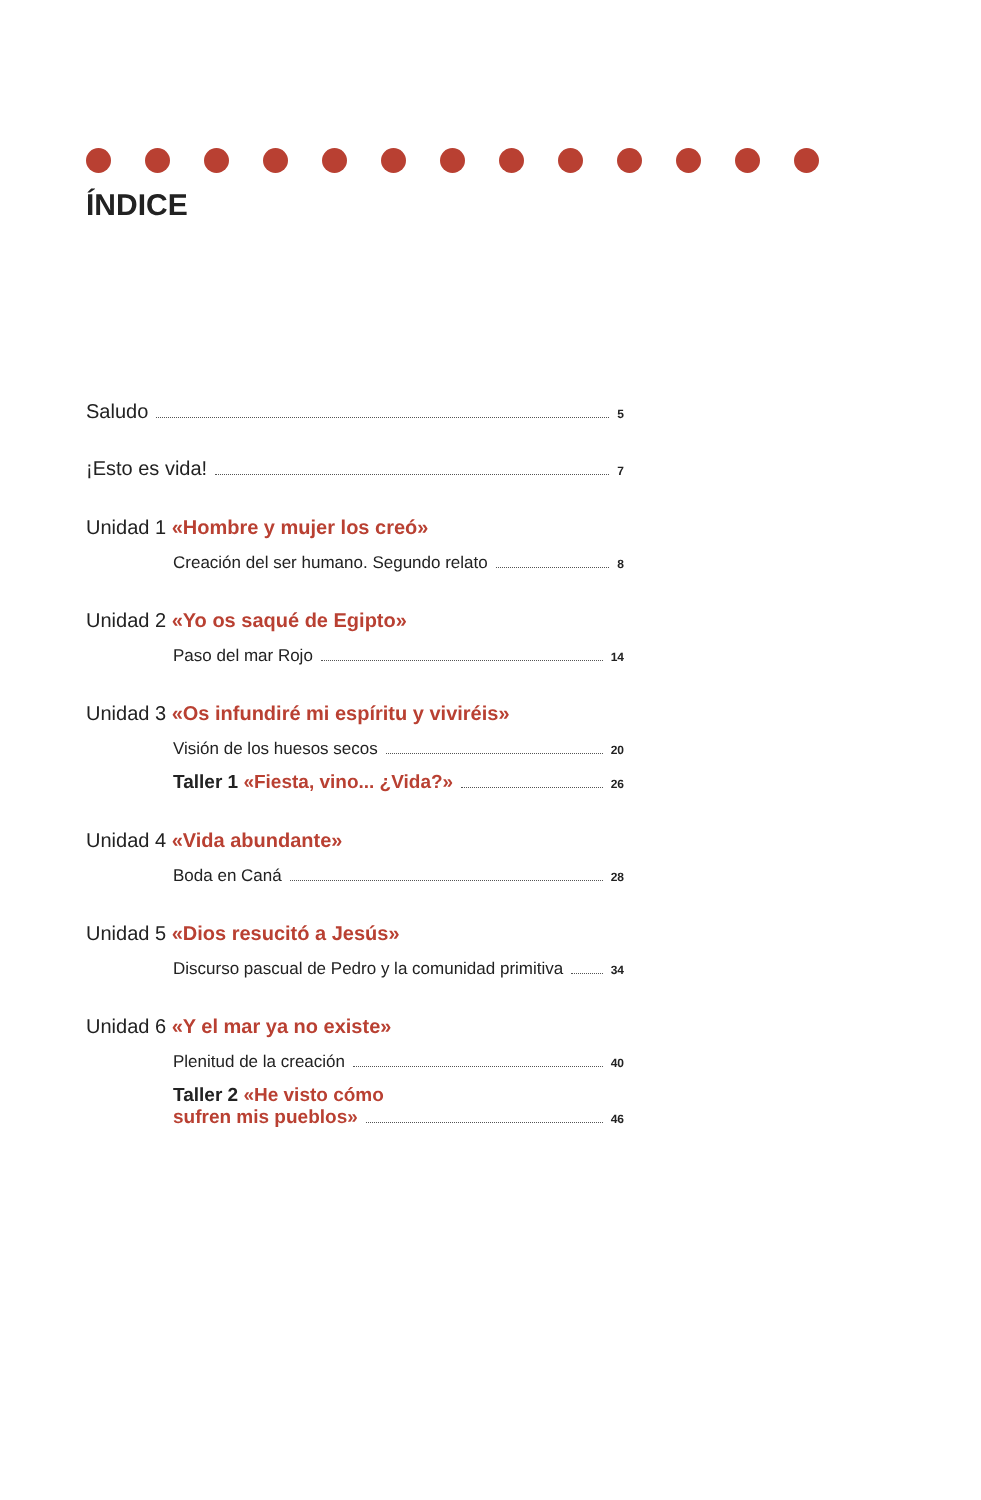ÍNDICE
Saludo 5
¡Esto es vida! 7
Unidad 1 «Hombre y mujer los creó»
Creación del ser humano. Segundo relato 8
Unidad 2 «Yo os saqué de Egipto»
Paso del mar Rojo 14
Unidad 3 «Os infundiré mi espíritu y viviréis»
Visión de los huesos secos 20
Taller 1 «Fiesta, vino... ¿Vida?» 26
Unidad 4 «Vida abundante»
Boda en Caná 28
Unidad 5 «Dios resucitó a Jesús»
Discurso pascual de Pedro y la comunidad primitiva 34
Unidad 6 «Y el mar ya no existe»
Plenitud de la creación 40
Taller 2 «He visto cómo
sufren mis pueblos» 46